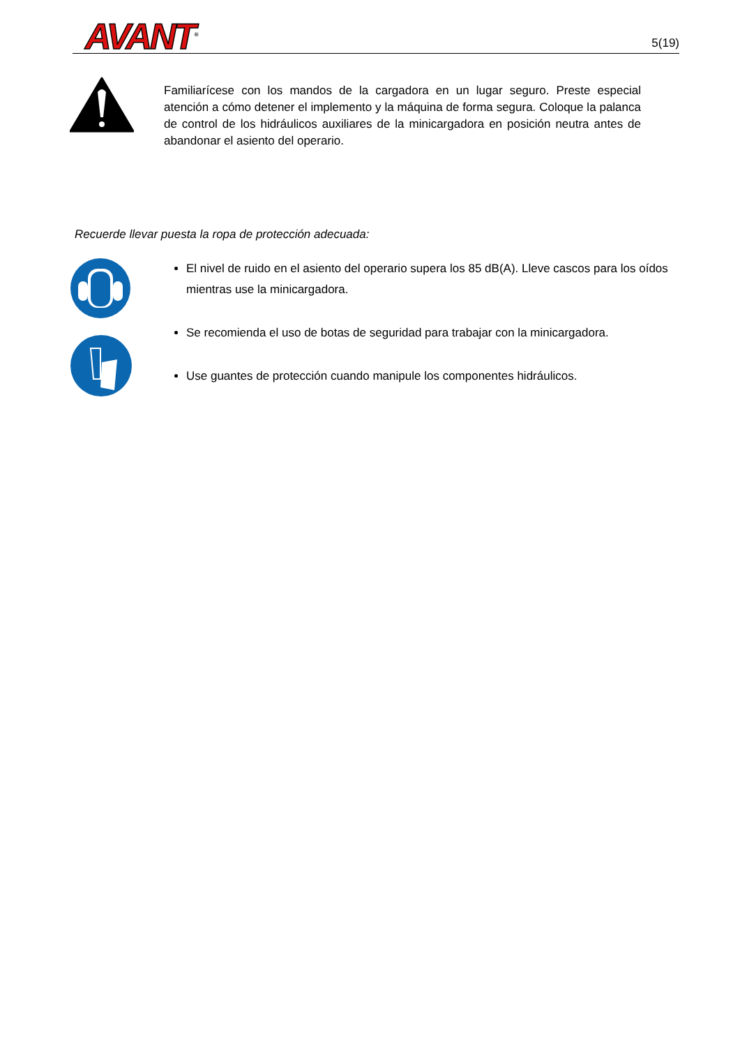AVANT<sup>®</sup>
5(19)
Familiarícese con los mandos de la cargadora en un lugar seguro. Preste especial atención a cómo detener el implemento y la máquina de forma segura. Coloque la palanca de control de los hidráulicos auxiliares de la minicargadora en posición neutra antes de abandonar el asiento del operario.
Recuerde llevar puesta la ropa de protección adecuada:
El nivel de ruido en el asiento del operario supera los 85 dB(A). Lleve cascos para los oídos mientras use la minicargadora.
Se recomienda el uso de botas de seguridad para trabajar con la minicargadora.
Use guantes de protección cuando manipule los componentes hidráulicos.